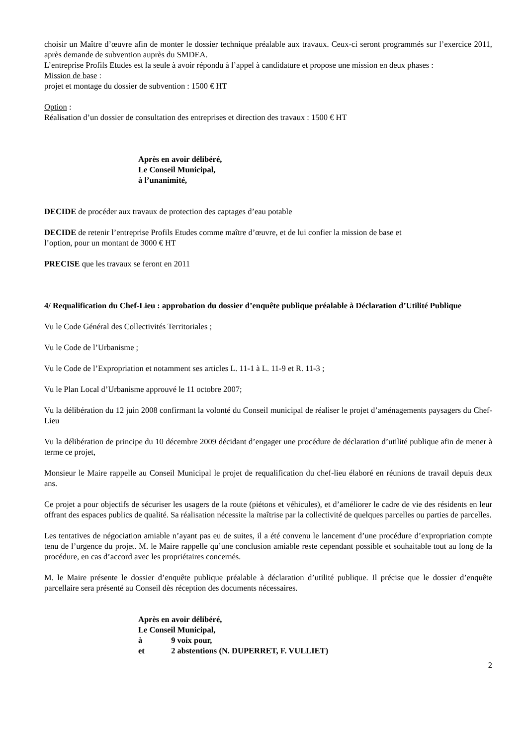choisir un Maître d’œuvre afin de monter le dossier technique préalable aux travaux. Ceux-ci seront programmés sur l’exercice 2011, après demande de subvention auprès du SMDEA.
L’entreprise Profils Etudes est la seule à avoir répondu à l’appel à candidature et propose une mission en deux phases :
Mission de base :
projet et montage du dossier de subvention : 1500 € HT
Option :
Réalisation d’un dossier de consultation des entreprises et direction des travaux : 1500 € HT
Après en avoir délibéré,
Le Conseil Municipal,
à l’unanimité,
DECIDE de procéder aux travaux de protection des captages d’eau potable
DECIDE de retenir l’entreprise Profils Etudes comme maître d’œuvre, et de lui confier la mission de base et
l’option, pour un montant de 3000 € HT
PRECISE que les travaux se feront en 2011
4/ Requalification du Chef-Lieu : approbation du dossier d’enquête publique préalable à Déclaration d’Utilité Publique
Vu le Code Général des Collectivités Territoriales ;
Vu le Code de l’Urbanisme ;
Vu le Code de l’Expropriation et notamment ses articles L. 11-1 à L. 11-9 et R. 11-3 ;
Vu le Plan Local d’Urbanisme approuvé le 11 octobre 2007;
Vu la délibération du 12 juin 2008 confirmant la volonté du Conseil municipal de réaliser le projet d’aménagements paysagers du Chef-Lieu
Vu la délibération de principe du 10 décembre 2009 décidant d’engager une procédure de déclaration d’utilité publique afin de mener à terme ce projet,
Monsieur le Maire rappelle au Conseil Municipal le projet de requalification du chef-lieu élaboré en réunions de travail depuis deux ans.
Ce projet a pour objectifs de sécuriser les usagers de la route (piétons et véhicules), et d’améliorer le cadre de vie des résidents en leur offrant des espaces publics de qualité. Sa réalisation nécessite la maîtrise par la collectivité de quelques parcelles ou parties de parcelles.
Les tentatives de négociation amiable n’ayant pas eu de suites, il a été convenu le lancement d’une procédure d’expropriation compte tenu de l’urgence du projet. M. le Maire rappelle qu’une conclusion amiable reste cependant possible et souhaitable tout au long de la procédure, en cas d’accord avec les propriétaires concernés.
M. le Maire présente le dossier d’enquête publique préalable à déclaration d’utilité publique. Il précise que le dossier d’enquête parcellaire sera présenté au Conseil dès réception des documents nécessaires.
Après en avoir délibéré,
Le Conseil Municipal,
à 9 voix pour,
et 2 abstentions (N. DUPERRET, F. VULLIET)
2